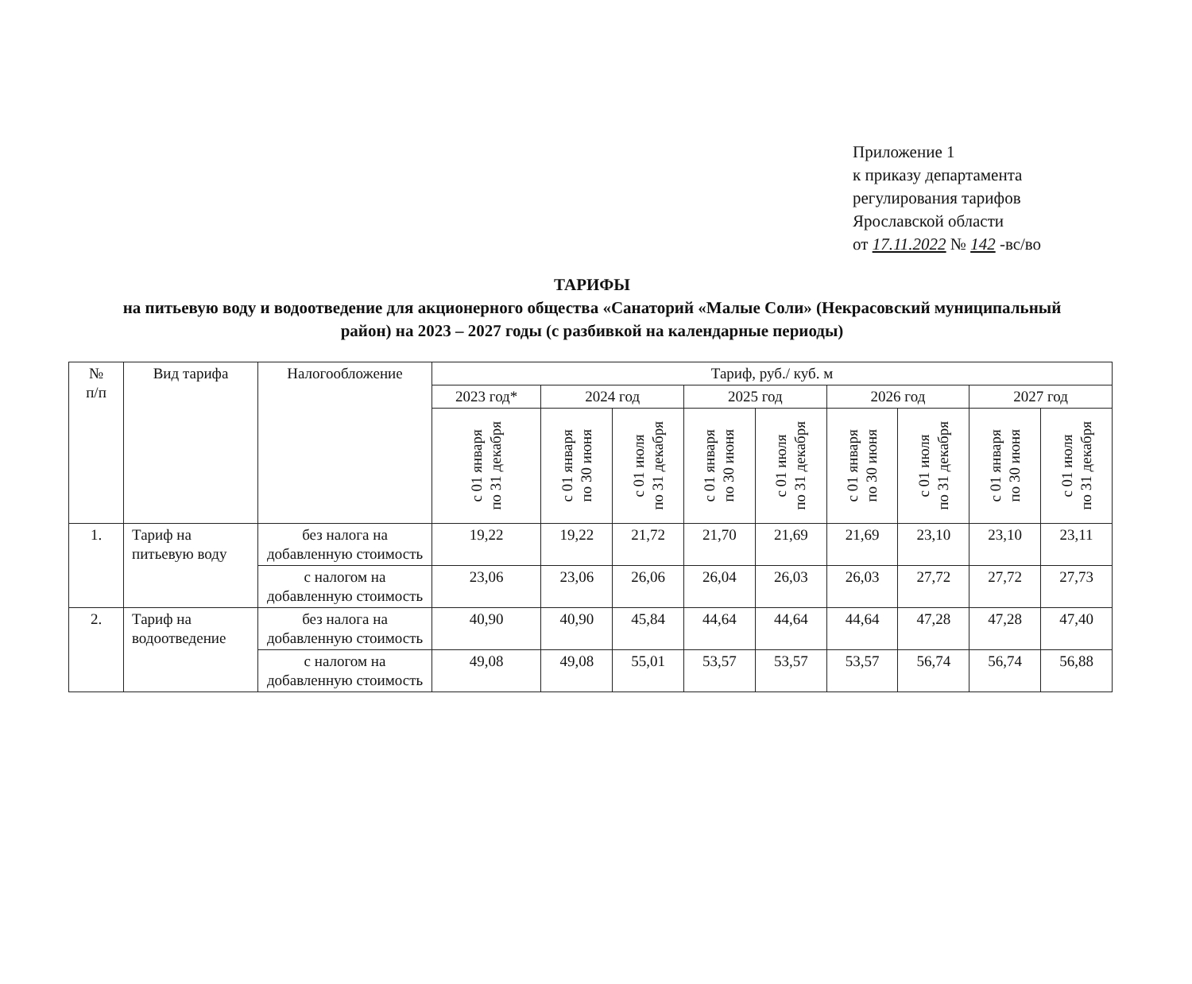Приложение 1
к приказу департамента
регулирования тарифов
Ярославской области
от 17.11.2022 № 142 -вс/во
ТАРИФЫ
на питьевую воду и водоотведение для акционерного общества «Санаторий «Малые Соли» (Некрасовский муниципальный район) на 2023 – 2027 годы (с разбивкой на календарные периоды)
| № п/п | Вид тарифа | Налогообложение | Тариф, руб./ куб. м | | | | | | | | |
| --- | --- | --- | --- | --- | --- | --- | --- | --- | --- | --- | --- |
| | | | 2023 год* | 2024 год | | 2025 год | | 2026 год | | 2027 год | |
| | | | с 01 января по 31 декабря | с 01 января по 30 июня | с 01 июля по 31 декабря | с 01 января по 30 июня | с 01 июля по 31 декабря | с 01 января по 30 июня | с 01 июля по 31 декабря | с 01 января по 30 июня | с 01 июля по 31 декабря |
| 1. | Тариф на питьевую воду | без налога на добавленную стоимость | 19,22 | 19,22 | 21,72 | 21,70 | 21,69 | 21,69 | 23,10 | 23,10 | 23,11 |
| | | с налогом на добавленную стоимость | 23,06 | 23,06 | 26,06 | 26,04 | 26,03 | 26,03 | 27,72 | 27,72 | 27,73 |
| 2. | Тариф на водоотведение | без налога на добавленную стоимость | 40,90 | 40,90 | 45,84 | 44,64 | 44,64 | 44,64 | 47,28 | 47,28 | 47,40 |
| | | с налогом на добавленную стоимость | 49,08 | 49,08 | 55,01 | 53,57 | 53,57 | 53,57 | 56,74 | 56,74 | 56,88 |